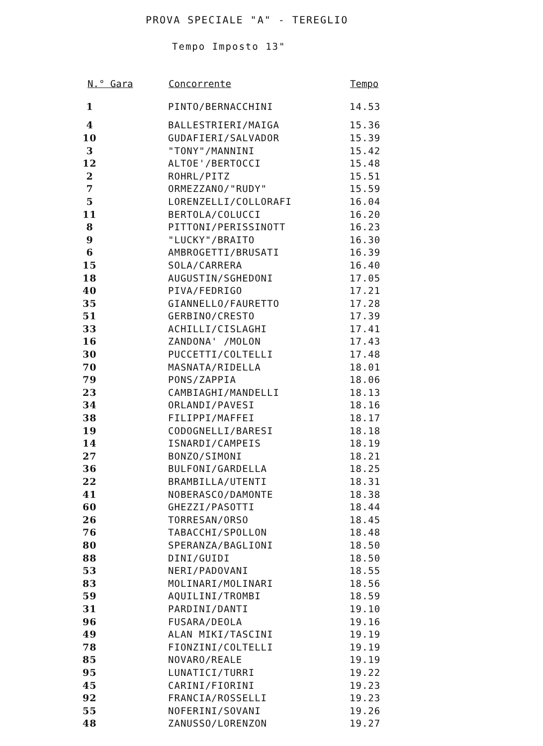PROVA SPECIALE "A" - TEREGLIO
Tempo Imposto 13"
| N.° Gara | Concorrente | Tempo |
| --- | --- | --- |
| 1 | PINTO/BERNACCHINI | 14.53 |
| 4 | BALLESTRIERI/MAIGA | 15.36 |
| 10 | GUDAFIERI/SALVADOR | 15.39 |
| 3 | "TONY"/MANNINI | 15.42 |
| 12 | ALTOE'/BERTOCCI | 15.48 |
| 2 | ROHRL/PITZ | 15.51 |
| 7 | ORMEZZANO/"RUDY" | 15.59 |
| 5 | LORENZELLI/COLLORAFI | 16.04 |
| 11 | BERTOLA/COLUCCI | 16.20 |
| 8 | PITTONI/PERISSINOTT | 16.23 |
| 9 | "LUCKY"/BRAITO | 16.30 |
| 6 | AMBROGETTI/BRUSATI | 16.39 |
| 15 | SOLA/CARRERA | 16.40 |
| 18 | AUGUSTIN/SGHEDONI | 17.05 |
| 40 | PIVA/FEDRIGO | 17.21 |
| 35 | GIANNELLO/FAURETTO | 17.28 |
| 51 | GERBINO/CRESTO | 17.39 |
| 33 | ACHILLI/CISLAGHI | 17.41 |
| 16 | ZANDONA' /MOLON | 17.43 |
| 30 | PUCCETTI/COLTELLI | 17.48 |
| 70 | MASNATA/RIDELLA | 18.01 |
| 79 | PONS/ZAPPIA | 18.06 |
| 23 | CAMBIAGHI/MANDELLI | 18.13 |
| 34 | ORLANDI/PAVESI | 18.16 |
| 38 | FILIPPI/MAFFEI | 18.17 |
| 19 | CODOGNELLI/BARESI | 18.18 |
| 14 | ISNARDI/CAMPEIS | 18.19 |
| 27 | BONZO/SIMONI | 18.21 |
| 36 | BULFONI/GARDELLA | 18.25 |
| 22 | BRAMBILLA/UTENTI | 18.31 |
| 41 | NOBERASCO/DAMONTE | 18.38 |
| 60 | GHEZZI/PASOTTI | 18.44 |
| 26 | TORRESAN/ORSO | 18.45 |
| 76 | TABACCHI/SPOLLON | 18.48 |
| 80 | SPERANZA/BAGLIONI | 18.50 |
| 88 | DINI/GUIDI | 18.50 |
| 53 | NERI/PADOVANI | 18.55 |
| 83 | MOLINARI/MOLINARI | 18.56 |
| 59 | AQUILINI/TROMBI | 18.59 |
| 31 | PARDINI/DANTI | 19.10 |
| 96 | FUSARA/DEOLA | 19.16 |
| 49 | ALAN MIKI/TASCINI | 19.19 |
| 78 | FIONZINI/COLTELLI | 19.19 |
| 85 | NOVARO/REALE | 19.19 |
| 95 | LUNATICI/TURRI | 19.22 |
| 45 | CARINI/FIORINI | 19.23 |
| 92 | FRANCIA/ROSSELLI | 19.23 |
| 55 | NOFERINI/SOVANI | 19.26 |
| 48 | ZANUSSO/LORENZON | 19.27 |